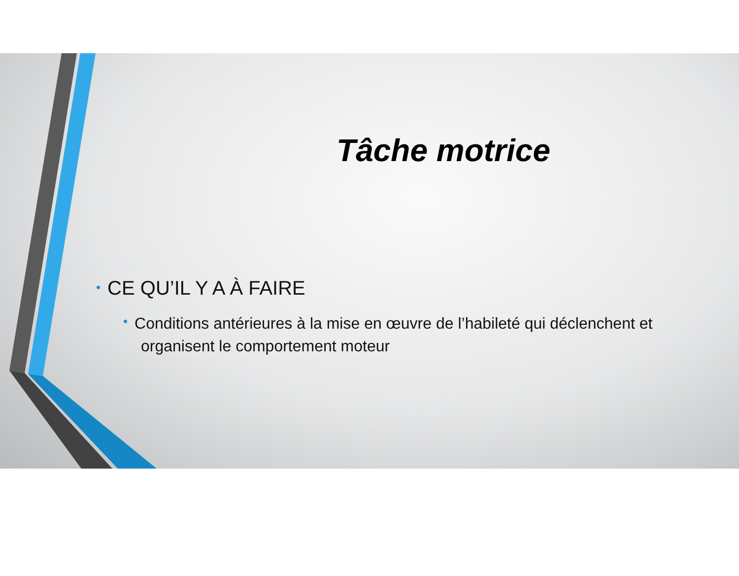Tâche motrice
• CE QU’IL Y A À FAIRE
• Conditions antérieures à la mise en œuvre de l’habileté qui déclenchent et organisent le comportement moteur